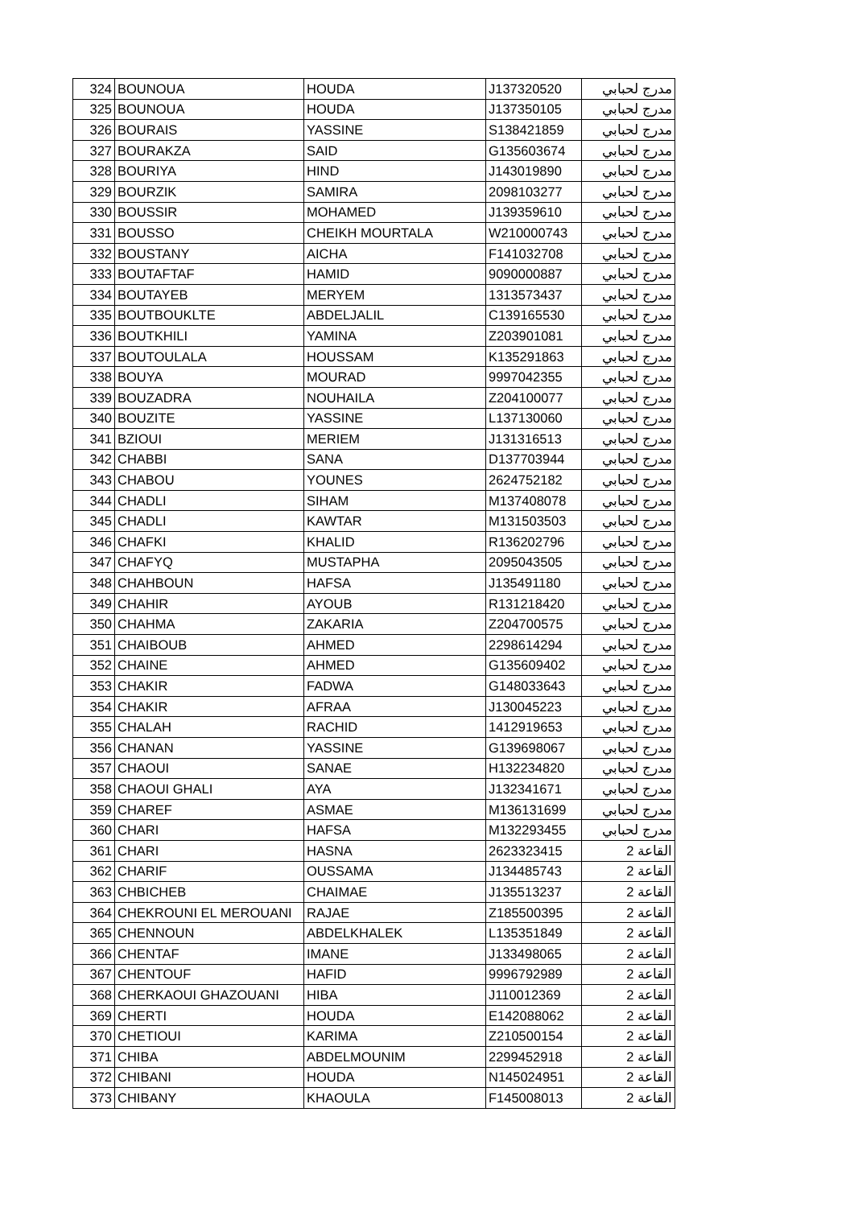| 324 | BOUNOUA | HOUDA | J137320520 | مدرج لحبابي |
| 325 | BOUNOUA | HOUDA | J137350105 | مدرج لحبابي |
| 326 | BOURAIS | YASSINE | S138421859 | مدرج لحبابي |
| 327 | BOURAKZA | SAID | G135603674 | مدرج لحبابي |
| 328 | BOURIYA | HIND | J143019890 | مدرج لحبابي |
| 329 | BOURZIK | SAMIRA | 2098103277 | مدرج لحبابي |
| 330 | BOUSSIR | MOHAMED | J139359610 | مدرج لحبابي |
| 331 | BOUSSO | CHEIKH MOURTALA | W210000743 | مدرج لحبابي |
| 332 | BOUSTANY | AICHA | F141032708 | مدرج لحبابي |
| 333 | BOUTAFTAF | HAMID | 9090000887 | مدرج لحبابي |
| 334 | BOUTAYEB | MERYEM | 1313573437 | مدرج لحبابي |
| 335 | BOUTBOUKLTE | ABDELJALIL | C139165530 | مدرج لحبابي |
| 336 | BOUTKHILI | YAMINA | Z203901081 | مدرج لحبابي |
| 337 | BOUTOULALA | HOUSSAM | K135291863 | مدرج لحبابي |
| 338 | BOUYA | MOURAD | 9997042355 | مدرج لحبابي |
| 339 | BOUZADRA | NOUHAILA | Z204100077 | مدرج لحبابي |
| 340 | BOUZITE | YASSINE | L137130060 | مدرج لحبابي |
| 341 | BZIOUI | MERIEM | J131316513 | مدرج لحبابي |
| 342 | CHABBI | SANA | D137703944 | مدرج لحبابي |
| 343 | CHABOU | YOUNES | 2624752182 | مدرج لحبابي |
| 344 | CHADLI | SIHAM | M137408078 | مدرج لحبابي |
| 345 | CHADLI | KAWTAR | M131503503 | مدرج لحبابي |
| 346 | CHAFKI | KHALID | R136202796 | مدرج لحبابي |
| 347 | CHAFYQ | MUSTAPHA | 2095043505 | مدرج لحبابي |
| 348 | CHAHBOUN | HAFSA | J135491180 | مدرج لحبابي |
| 349 | CHAHIR | AYOUB | R131218420 | مدرج لحبابي |
| 350 | CHAHMA | ZAKARIA | Z204700575 | مدرج لحبابي |
| 351 | CHAIBOUB | AHMED | 2298614294 | مدرج لحبابي |
| 352 | CHAINE | AHMED | G135609402 | مدرج لحبابي |
| 353 | CHAKIR | FADWA | G148033643 | مدرج لحبابي |
| 354 | CHAKIR | AFRAA | J130045223 | مدرج لحبابي |
| 355 | CHALAH | RACHID | 1412919653 | مدرج لحبابي |
| 356 | CHANAN | YASSINE | G139698067 | مدرج لحبابي |
| 357 | CHAOUI | SANAE | H132234820 | مدرج لحبابي |
| 358 | CHAOUI GHALI | AYA | J132341671 | مدرج لحبابي |
| 359 | CHAREF | ASMAE | M136131699 | مدرج لحبابي |
| 360 | CHARI | HAFSA | M132293455 | مدرج لحبابي |
| 361 | CHARI | HASNA | 2623323415 | القاعة 2 |
| 362 | CHARIF | OUSSAMA | J134485743 | القاعة 2 |
| 363 | CHBICHEB | CHAIMAE | J135513237 | القاعة 2 |
| 364 | CHEKROUNI EL MEROUANI | RAJAE | Z185500395 | القاعة 2 |
| 365 | CHENNOUN | ABDELKHALEK | L135351849 | القاعة 2 |
| 366 | CHENTAF | IMANE | J133498065 | القاعة 2 |
| 367 | CHENTOUF | HAFID | 9996792989 | القاعة 2 |
| 368 | CHERKAOUI GHAZOUANI | HIBA | J110012369 | القاعة 2 |
| 369 | CHERTI | HOUDA | E142088062 | القاعة 2 |
| 370 | CHETIOUI | KARIMA | Z210500154 | القاعة 2 |
| 371 | CHIBA | ABDELMOUNIM | 2299452918 | القاعة 2 |
| 372 | CHIBANI | HOUDA | N145024951 | القاعة 2 |
| 373 | CHIBANY | KHAOULA | F145008013 | القاعة 2 |